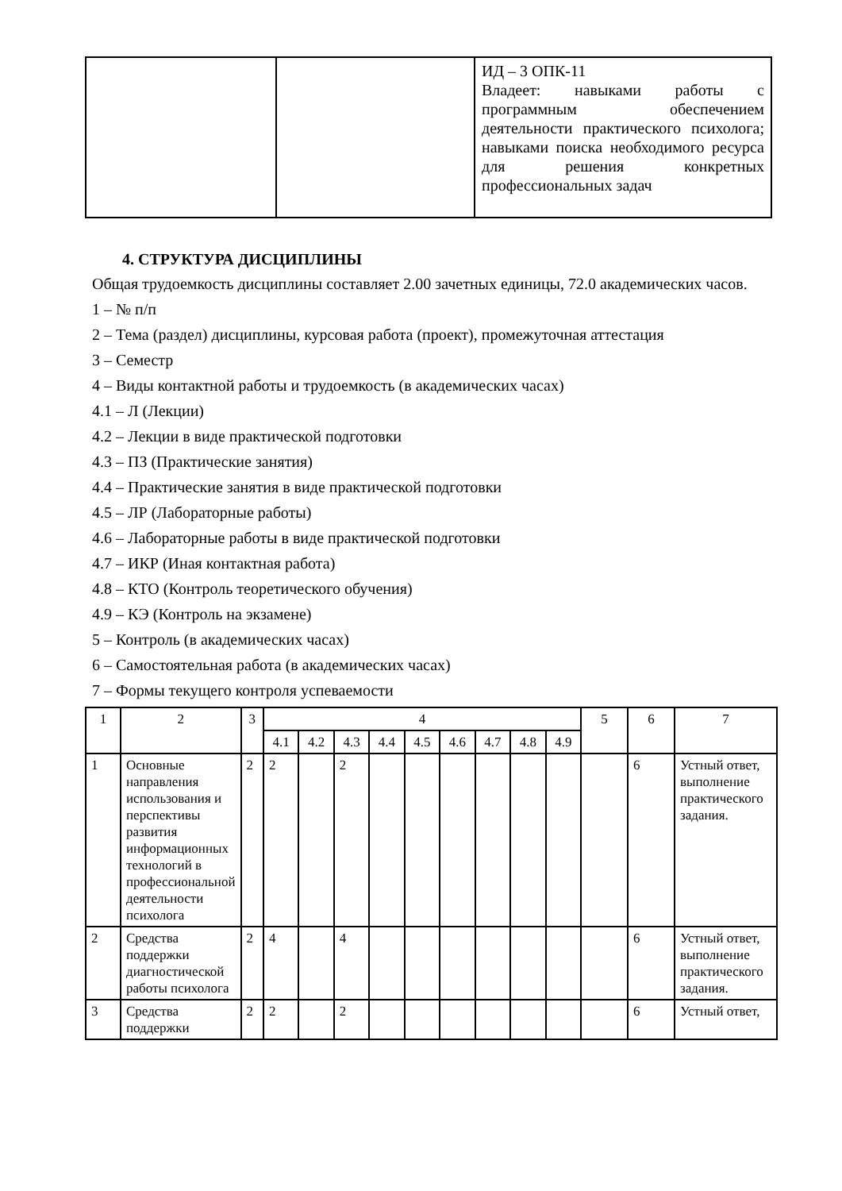| | | ИД – 3 ОПК-11 Владеет: навыками работы с программным обеспечением деятельности практического психолога; навыками поиска необходимого ресурса для решения конкретных профессиональных задач |
4. СТРУКТУРА ДИСЦИПЛИНЫ
Общая трудоемкость дисциплины составляет 2.00 зачетных единицы, 72.0 академических часов.
1 – № п/п
2 – Тема (раздел) дисциплины, курсовая работа (проект), промежуточная аттестация
3 – Семестр
4 – Виды контактной работы и трудоемкость (в академических часах)
4.1 – Л (Лекции)
4.2 – Лекции в виде практической подготовки
4.3 – ПЗ (Практические занятия)
4.4 – Практические занятия в виде практической подготовки
4.5 – ЛР (Лабораторные работы)
4.6 – Лабораторные работы в виде практической подготовки
4.7 – ИКР (Иная контактная работа)
4.8 – КТО (Контроль теоретического обучения)
4.9 – КЭ (Контроль на экзамене)
5 – Контроль (в академических часах)
6 – Самостоятельная работа (в академических часах)
7 – Формы текущего контроля успеваемости
| 1 | 2 | 3 | 4 | | | | | | | | | 5 | 6 | 7 |
| --- | --- | --- | --- | --- | --- | --- | --- | --- | --- | --- | --- | --- | --- | --- |
| | | | 4.1 | 4.2 | 4.3 | 4.4 | 4.5 | 4.6 | 4.7 | 4.8 | 4.9 | | | |
| 1 | Основные направления использования и перспективы развития информационных технологий в профессиональной деятельности психолога | 2 | 2 | | 2 | | | | | | | | 6 | Устный ответ, выполнение практического задания. |
| 2 | Средства поддержки диагностической работы психолога | 2 | 4 | | 4 | | | | | | | | 6 | Устный ответ, выполнение практического задания. |
| 3 | Средства поддержки | 2 | 2 | | 2 | | | | | | | | 6 | Устный ответ, |